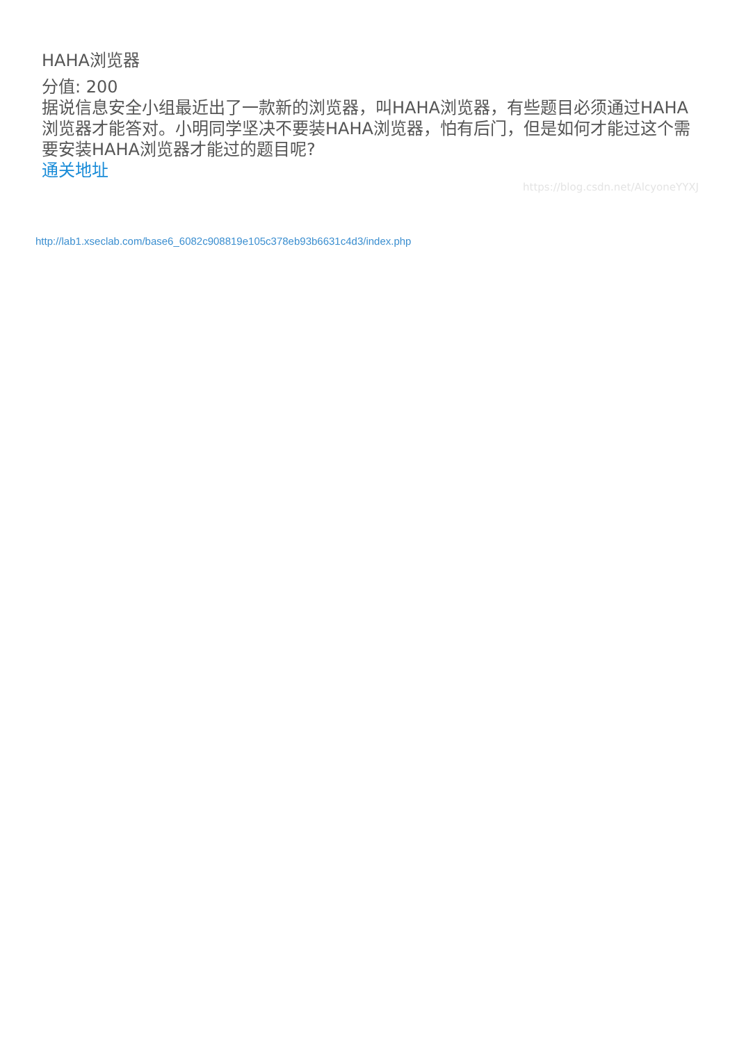HAHA浏览器
分值: 200
据说信息安全小组最近出了一款新的浏览器，叫HAHA浏览器，有些题目必须通过HAHA浏览器才能答对。小明同学坚决不要装HAHA浏览器，怕有后门，但是如何才能过这个需要安装HAHA浏览器才能过的题目呢?
通关地址
https://blog.csdn.net/AlcyoneYYXJ
http://lab1.xseclab.com/base6_6082c908819e105c378eb93b6631c4d3/index.php